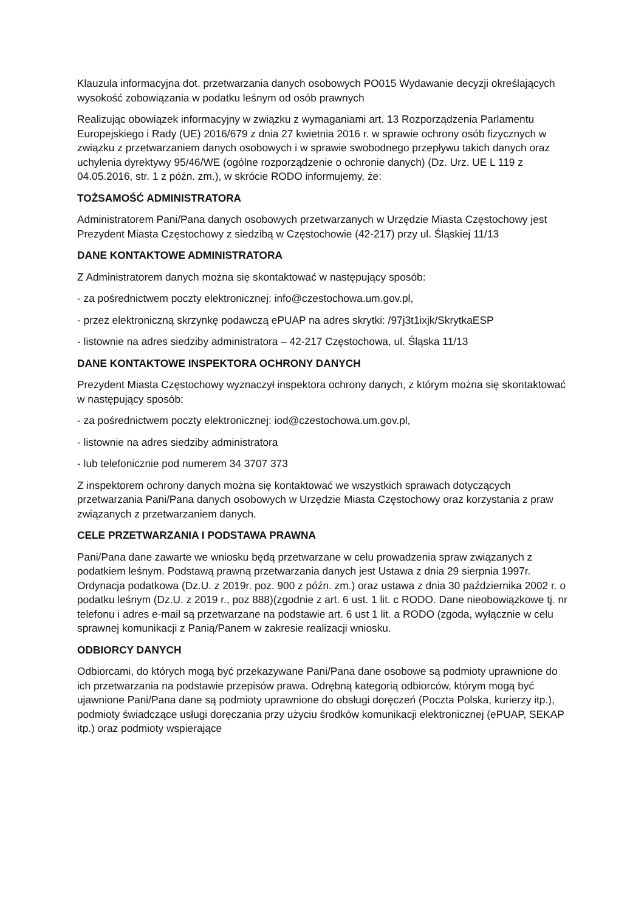Klauzula informacyjna dot. przetwarzania danych osobowych PO015 Wydawanie decyzji określających wysokość zobowiązania w podatku leśnym od osób prawnych
Realizując obowiązek informacyjny w związku z wymaganiami art. 13 Rozporządzenia Parlamentu Europejskiego i Rady (UE) 2016/679 z dnia 27 kwietnia 2016 r. w sprawie ochrony osób fizycznych w związku z przetwarzaniem danych osobowych i w sprawie swobodnego przepływu takich danych oraz uchylenia dyrektywy 95/46/WE (ogólne rozporządzenie o ochronie danych) (Dz. Urz. UE L 119 z 04.05.2016, str. 1 z późn. zm.), w skrócie RODO informujemy, że:
TOŻSAMOŚĆ ADMINISTRATORA
Administratorem Pani/Pana danych osobowych przetwarzanych w Urzędzie Miasta Częstochowy jest Prezydent Miasta Częstochowy z siedzibą w Częstochowie (42-217) przy ul. Śląskiej 11/13
DANE KONTAKTOWE ADMINISTRATORA
Z Administratorem danych można się skontaktować w następujący sposób:
- za pośrednictwem poczty elektronicznej: info@czestochowa.um.gov.pl,
- przez elektroniczną skrzynkę podawczą ePUAP na adres skrytki: /97j3t1ixjk/SkrytkaESP
- listownie na adres siedziby administratora – 42-217 Częstochowa, ul. Śląska 11/13
DANE KONTAKTOWE INSPEKTORA OCHRONY DANYCH
Prezydent Miasta Częstochowy wyznaczył inspektora ochrony danych, z którym można się skontaktować w następujący sposób:
- za pośrednictwem poczty elektronicznej: iod@czestochowa.um.gov.pl,
- listownie na adres siedziby administratora
- lub telefonicznie pod numerem 34 3707 373
Z inspektorem ochrony danych można się kontaktować we wszystkich sprawach dotyczących przetwarzania Pani/Pana danych osobowych w Urzędzie Miasta Częstochowy oraz korzystania z praw związanych z przetwarzaniem danych.
CELE PRZETWARZANIA I PODSTAWA PRAWNA
Pani/Pana dane zawarte we wniosku będą przetwarzane w celu prowadzenia spraw związanych z podatkiem leśnym. Podstawą prawną przetwarzania danych jest Ustawa z dnia 29 sierpnia 1997r. Ordynacja podatkowa (Dz.U. z 2019r. poz. 900 z późn. zm.) oraz ustawa z dnia 30 października 2002 r. o podatku leśnym (Dz.U. z 2019 r., poz 888)(zgodnie z art. 6 ust. 1 lit. c RODO. Dane nieobowiązkowe tj. nr telefonu i adres e-mail są przetwarzane na podstawie art. 6 ust 1 lit. a RODO (zgoda, wyłącznie w celu sprawnej komunikacji z Panią/Panem w zakresie realizacji wniosku.
ODBIORCY DANYCH
Odbiorcami, do których mogą być przekazywane Pani/Pana dane osobowe są podmioty uprawnione do ich przetwarzania na podstawie przepisów prawa. Odrębną kategorią odbiorców, którym mogą być ujawnione Pani/Pana dane są podmioty uprawnione do obsługi doręczeń (Poczta Polska, kurierzy itp.), podmioty świadczące usługi doręczania przy użyciu środków komunikacji elektronicznej (ePUAP, SEKAP itp.) oraz podmioty wspierające